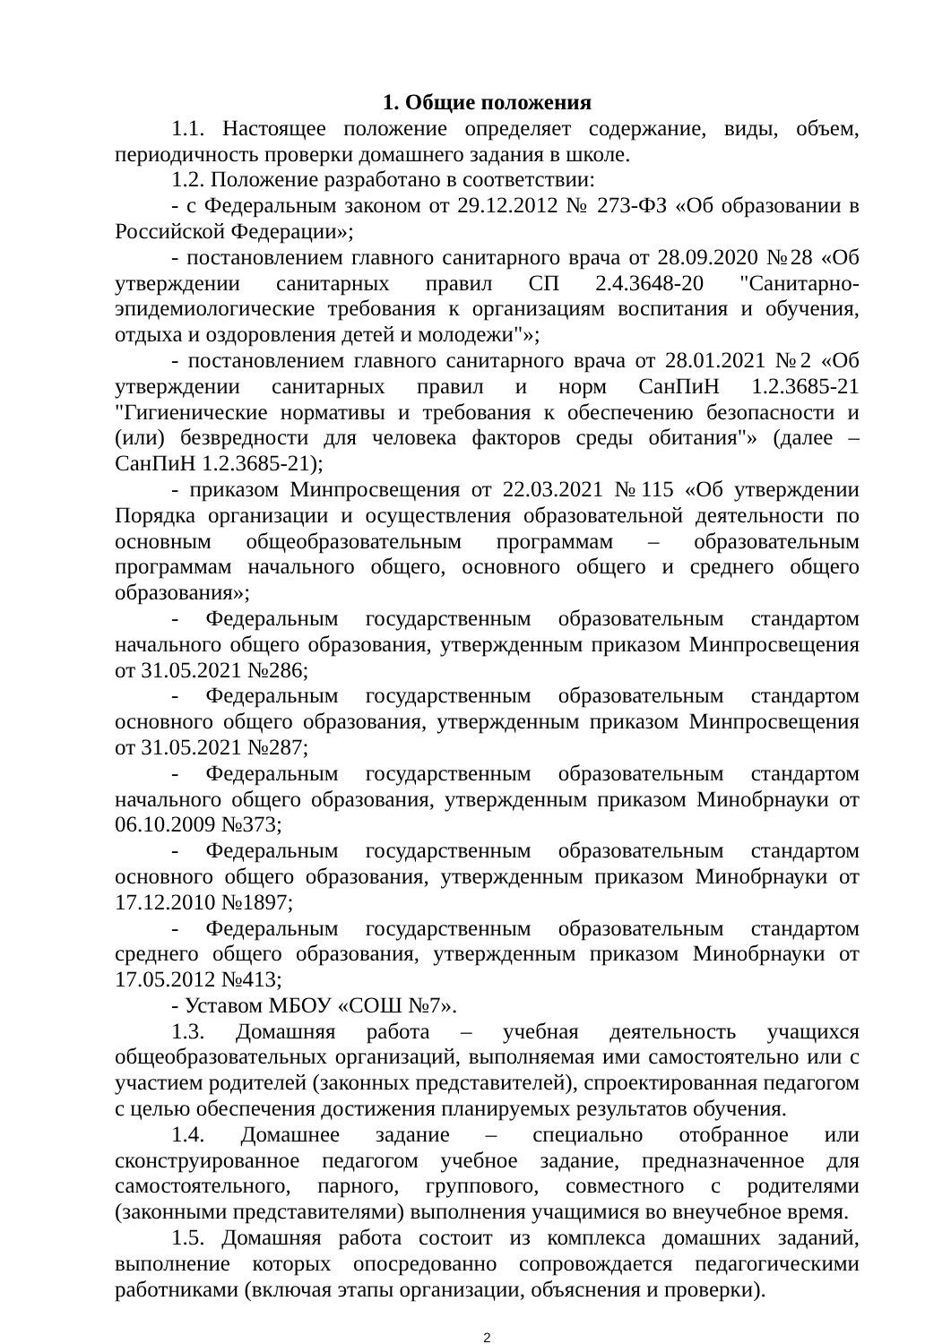1. Общие положения
1.1. Настоящее положение определяет содержание, виды, объем, периодичность проверки домашнего задания в школе.
1.2. Положение разработано в соответствии:
- с Федеральным законом от 29.12.2012 № 273-ФЗ «Об образовании в Российской Федерации»;
- постановлением главного санитарного врача от 28.09.2020 №28 «Об утверждении санитарных правил СП 2.4.3648-20 "Санитарно-эпидемиологические требования к организациям воспитания и обучения, отдыха и оздоровления детей и молодежи"»;
- постановлением главного санитарного врача от 28.01.2021 №2 «Об утверждении санитарных правил и норм СанПиН 1.2.3685-21 "Гигиенические нормативы и требования к обеспечению безопасности и (или) безвредности для человека факторов среды обитания"» (далее – СанПиН 1.2.3685-21);
- приказом Минпросвещения от 22.03.2021 №115 «Об утверждении Порядка организации и осуществления образовательной деятельности по основным общеобразовательным программам – образовательным программам начального общего, основного общего и среднего общего образования»;
- Федеральным государственным образовательным стандартом начального общего образования, утвержденным приказом Минпросвещения от 31.05.2021 №286;
- Федеральным государственным образовательным стандартом основного общего образования, утвержденным приказом Минпросвещения от 31.05.2021 №287;
- Федеральным государственным образовательным стандартом начального общего образования, утвержденным приказом Минобрнауки от 06.10.2009 №373;
- Федеральным государственным образовательным стандартом основного общего образования, утвержденным приказом Минобрнауки от 17.12.2010 №1897;
- Федеральным государственным образовательным стандартом среднего общего образования, утвержденным приказом Минобрнауки от 17.05.2012 №413;
- Уставом МБОУ «СОШ №7».
1.3. Домашняя работа – учебная деятельность учащихся общеобразовательных организаций, выполняемая ими самостоятельно или с участием родителей (законных представителей), спроектированная педагогом с целью обеспечения достижения планируемых результатов обучения.
1.4. Домашнее задание – специально отобранное или сконструированное педагогом учебное задание, предназначенное для самостоятельного, парного, группового, совместного с родителями (законными представителями) выполнения учащимися во внеучебное время.
1.5. Домашняя работа состоит из комплекса домашних заданий, выполнение которых опосредованно сопровождается педагогическими работниками (включая этапы организации, объяснения и проверки).
2